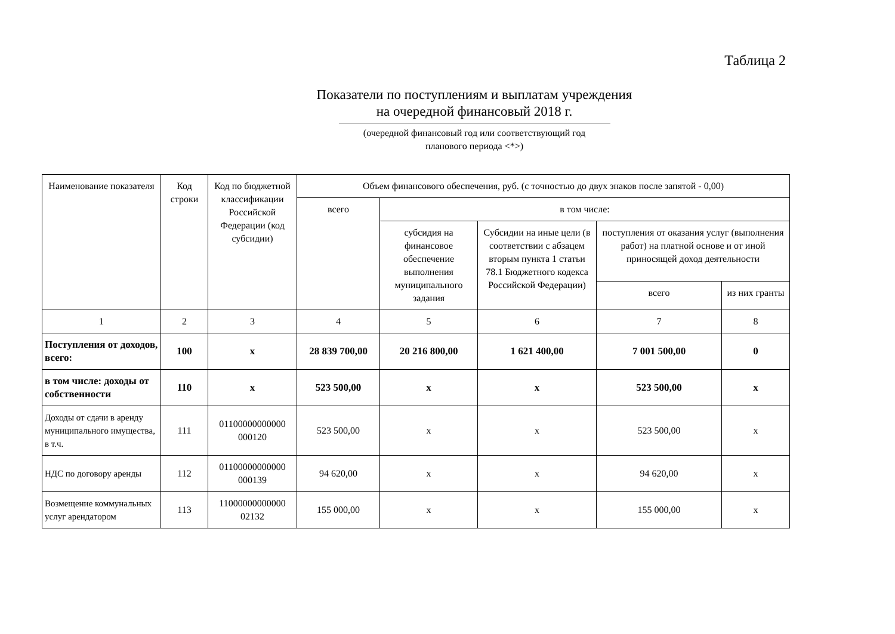Таблица 2
Показатели по поступлениям и выплатам учреждения
на очередной финансовый 2018 г.
(очередной финансовый год или соответствующий год
планового периода <*>)
| Наименование показателя | Код строки | Код по бюджетной классификации Российской Федерации (код субсидии) | Объем финансового обеспечения, руб. (с точностью до двух знаков после запятой - 0,00) | | | | |
| --- | --- | --- | --- | --- | --- | --- | --- |
| | | | всего | в том числе: | | | |
| | | | | субсидия на финансовое обеспечение выполнения муниципального задания | Субсидии на иные цели (в соответствии с абзацем вторым пункта 1 статьи 78.1 Бюджетного кодекса Российской Федерации) | поступления от оказания услуг (выполнения работ) на платной основе и от иной приносящей доход деятельности | |
| | | | | | | всего | из них гранты |
| 1 | 2 | 3 | 4 | 5 | 6 | 7 | 8 |
| Поступления от доходов, всего: | 100 | х | 28 839 700,00 | 20 216 800,00 | 1 621 400,00 | 7 001 500,00 | 0 |
| в том числе: доходы от собственности | 110 | х | 523 500,00 | х | х | 523 500,00 | х |
| Доходы от сдачи в аренду муниципального имущества, в т.ч. | 111 | 01100000000000 000120 | 523 500,00 | х | х | 523 500,00 | х |
| НДС по договору аренды | 112 | 01100000000000 000139 | 94 620,00 | х | х | 94 620,00 | х |
| Возмещение коммунальных услуг арендатором | 113 | 11000000000000 02132 | 155 000,00 | х | х | 155 000,00 | х |